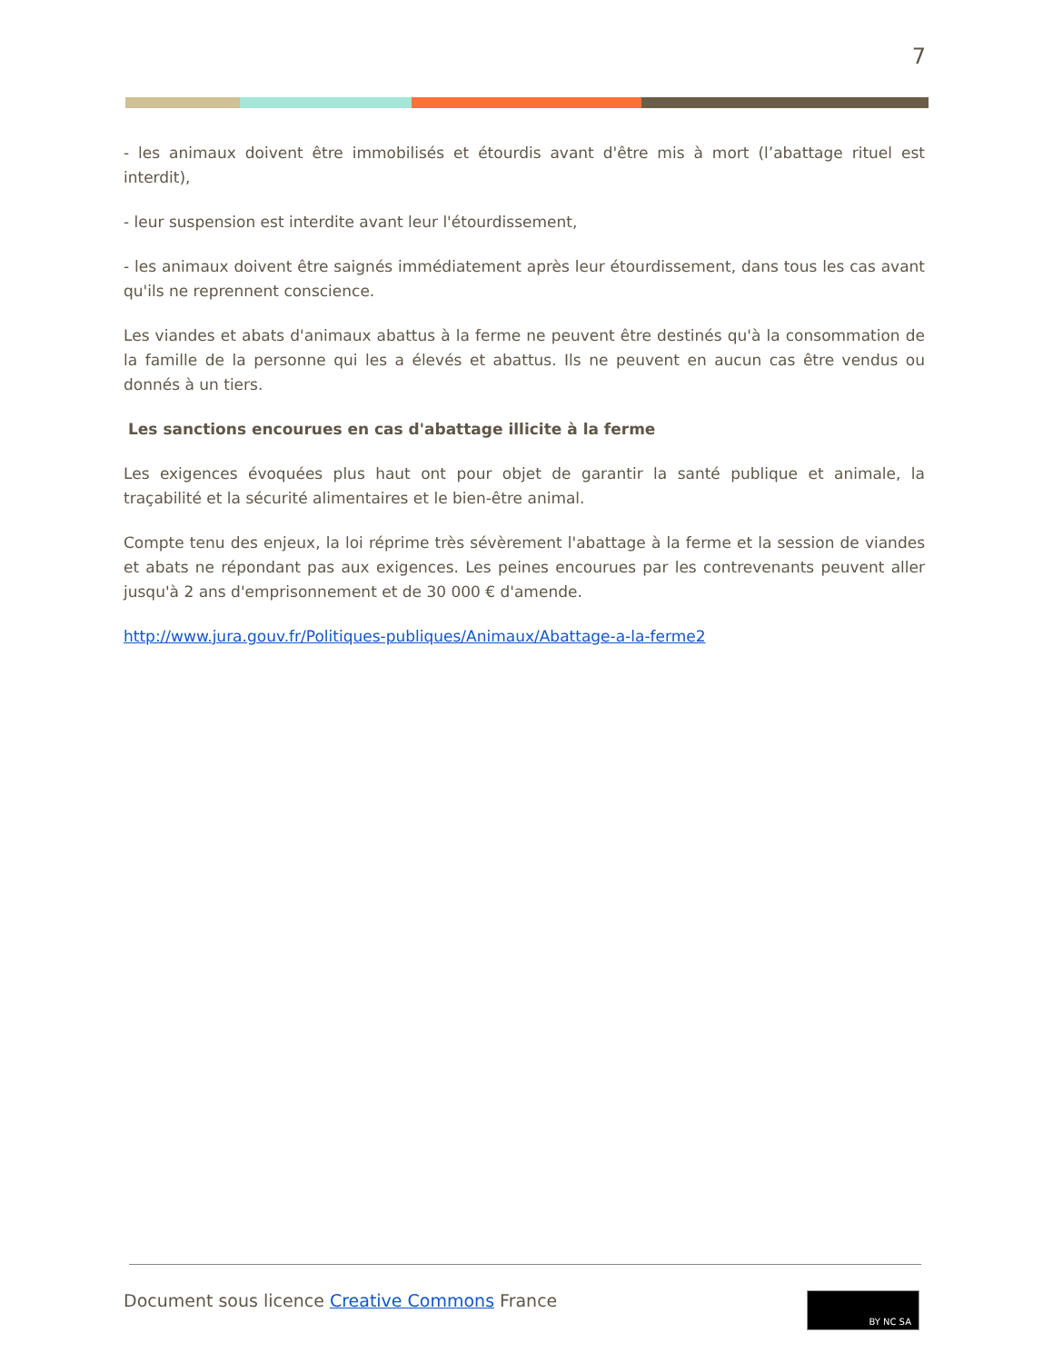7
- les animaux doivent être immobilisés et étourdis avant d'être mis à mort (l’abattage rituel est interdit),
- leur suspension est interdite avant leur l'étourdissement,
- les animaux doivent être saignés immédiatement après leur étourdissement, dans tous les cas avant qu'ils ne reprennent conscience.
Les viandes et abats d'animaux abattus à la ferme ne peuvent être destinés qu'à la consommation de la famille de la personne qui les a élevés et abattus. Ils ne peuvent en aucun cas être vendus ou donnés à un tiers.
Les sanctions encourues en cas d'abattage illicite à la ferme
Les exigences évoquées plus haut ont pour objet de garantir la santé publique et animale, la traçabilité et la sécurité alimentaires et le bien-être animal.
Compte tenu des enjeux, la loi réprime très sévèrement l'abattage à la ferme et la session de viandes et abats ne répondant pas aux exigences. Les peines encourues par les contrevenants peuvent aller jusqu'à 2 ans d'emprisonnement et de 30 000 € d'amende.
http://www.jura.gouv.fr/Politiques-publiques/Animaux/Abattage-a-la-ferme2
Document sous licence Creative Commons France
BY NC SA